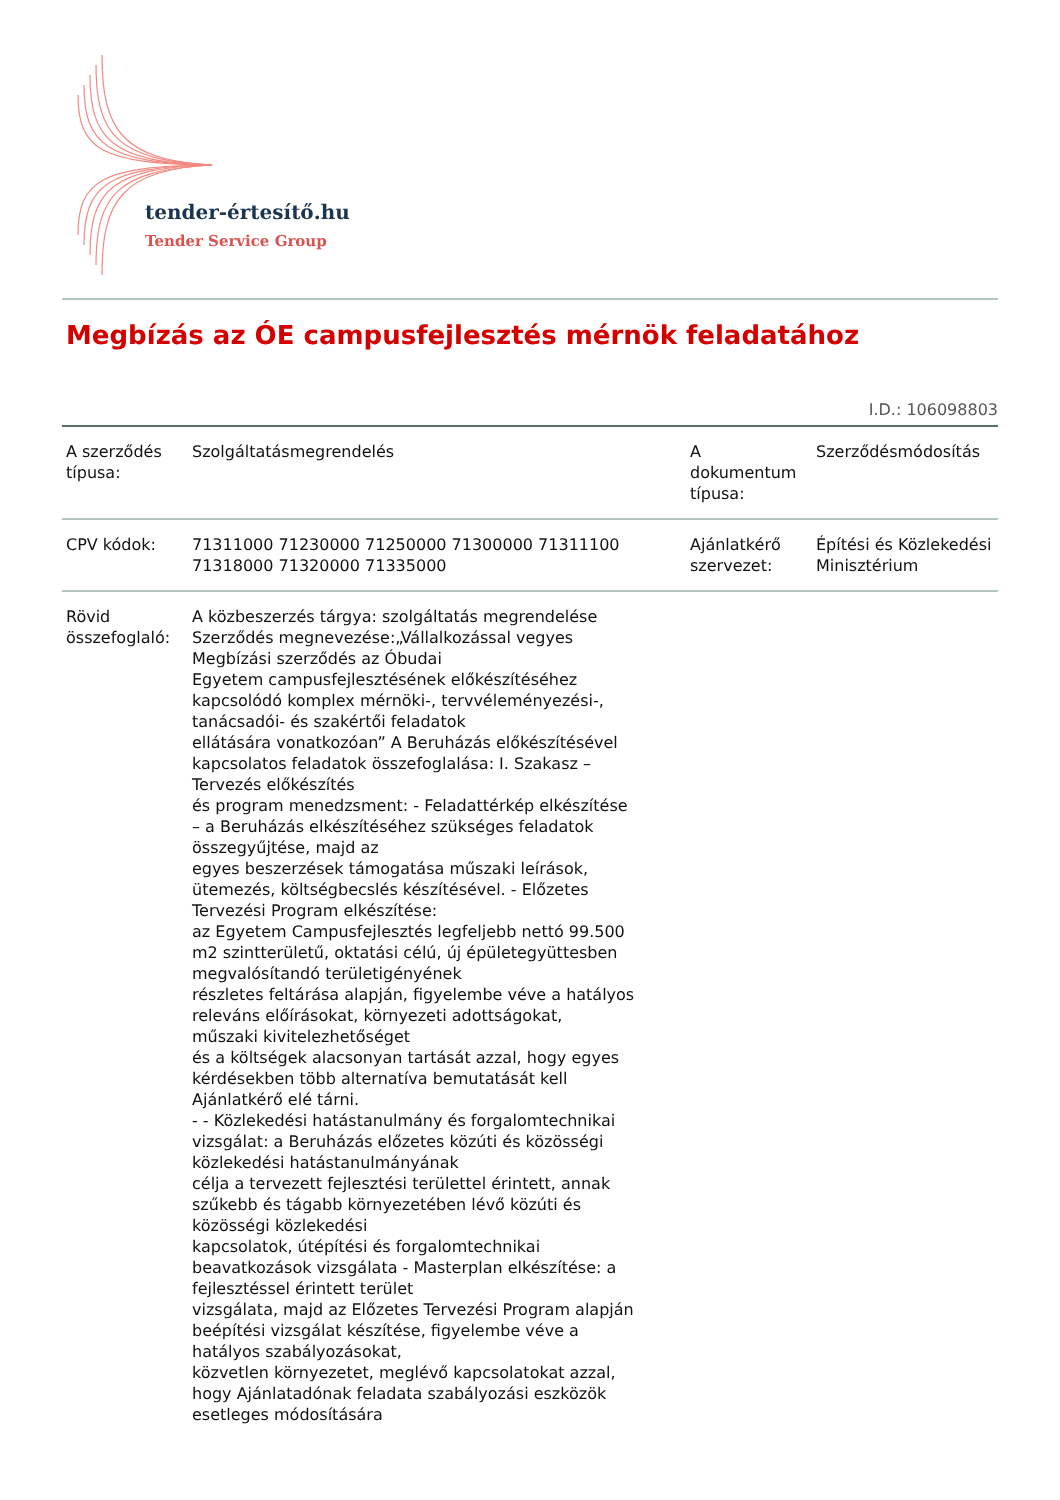tender-értesítő.hu
Tender Service Group
Megbízás az ÓE campusfejlesztés mérnök feladatához
I.D.: 106098803
| A szerződés típusa: | Szolgáltatásmegrendelés | A dokumentum típusa: | Szerződésmódosítás |
| CPV kódok: | 71311000 71230000 71250000 71300000 71311100 71318000 71320000 71335000 | Ajánlatkérő szervezet: | Építési és Közlekedési Minisztérium |
| Rövid összefoglaló: | A közbeszerzés tárgya: szolgáltatás megrendelése Szerződés megnevezése:„Vállalkozással vegyes Megbízási szerződés az Óbudai Egyetem campusfejlesztésének előkészítéséhez kapcsolódó komplex mérnöki-, tervvéleményezési-, tanácsadói- és szakértői feladatok ellátására vonatkozóan” A Beruházás előkészítésével kapcsolatos feladatok összefoglalása: I. Szakasz – Tervezés előkészítés és program menedzsment: - Feladattérkép elkészítése – a Beruházás elkészítéséhez szükséges feladatok összegyűjtése, majd az egyes beszerzések támogatása műszaki leírások, ütemezés, költségbecslés készítésével. - Előzetes Tervezési Program elkészítése: az Egyetem Campusfejlesztés legfeljebb nettó 99.500 m2 szintterületű, oktatási célú, új épületegyüttesben megvalósítandó területigényének részletes feltárása alapján, figyelembe véve a hatályos releváns előírásokat, környezeti adottságokat, műszaki kivitelezhetőséget és a költségek alacsonyan tartását azzal, hogy egyes kérdésekben több alternatíva bemutatását kell Ajánlatkérő elé tárni. - - Közlekedési hatástanulmány és forgalomtechnikai vizsgálat: a Beruházás előzetes közúti és közösségi közlekedési hatástanulmányának célja a tervezett fejlesztési területtel érintett, annak szűkebb és tágabb környezetében lévő közúti és közösségi közlekedési kapcsolatok, útépítési és forgalomtechnikai beavatkozások vizsgálata - Masterplan elkészítése: a fejlesztéssel érintett terület vizsgálata, majd az Előzetes Tervezési Program alapján beépítési vizsgálat készítése, figyelembe véve a hatályos szabályozásokat, közvetlen környezetet, meglévő kapcsolatokat azzal, hogy Ajánlatadónak feladata szabályozási eszközök esetleges módosítására | | |